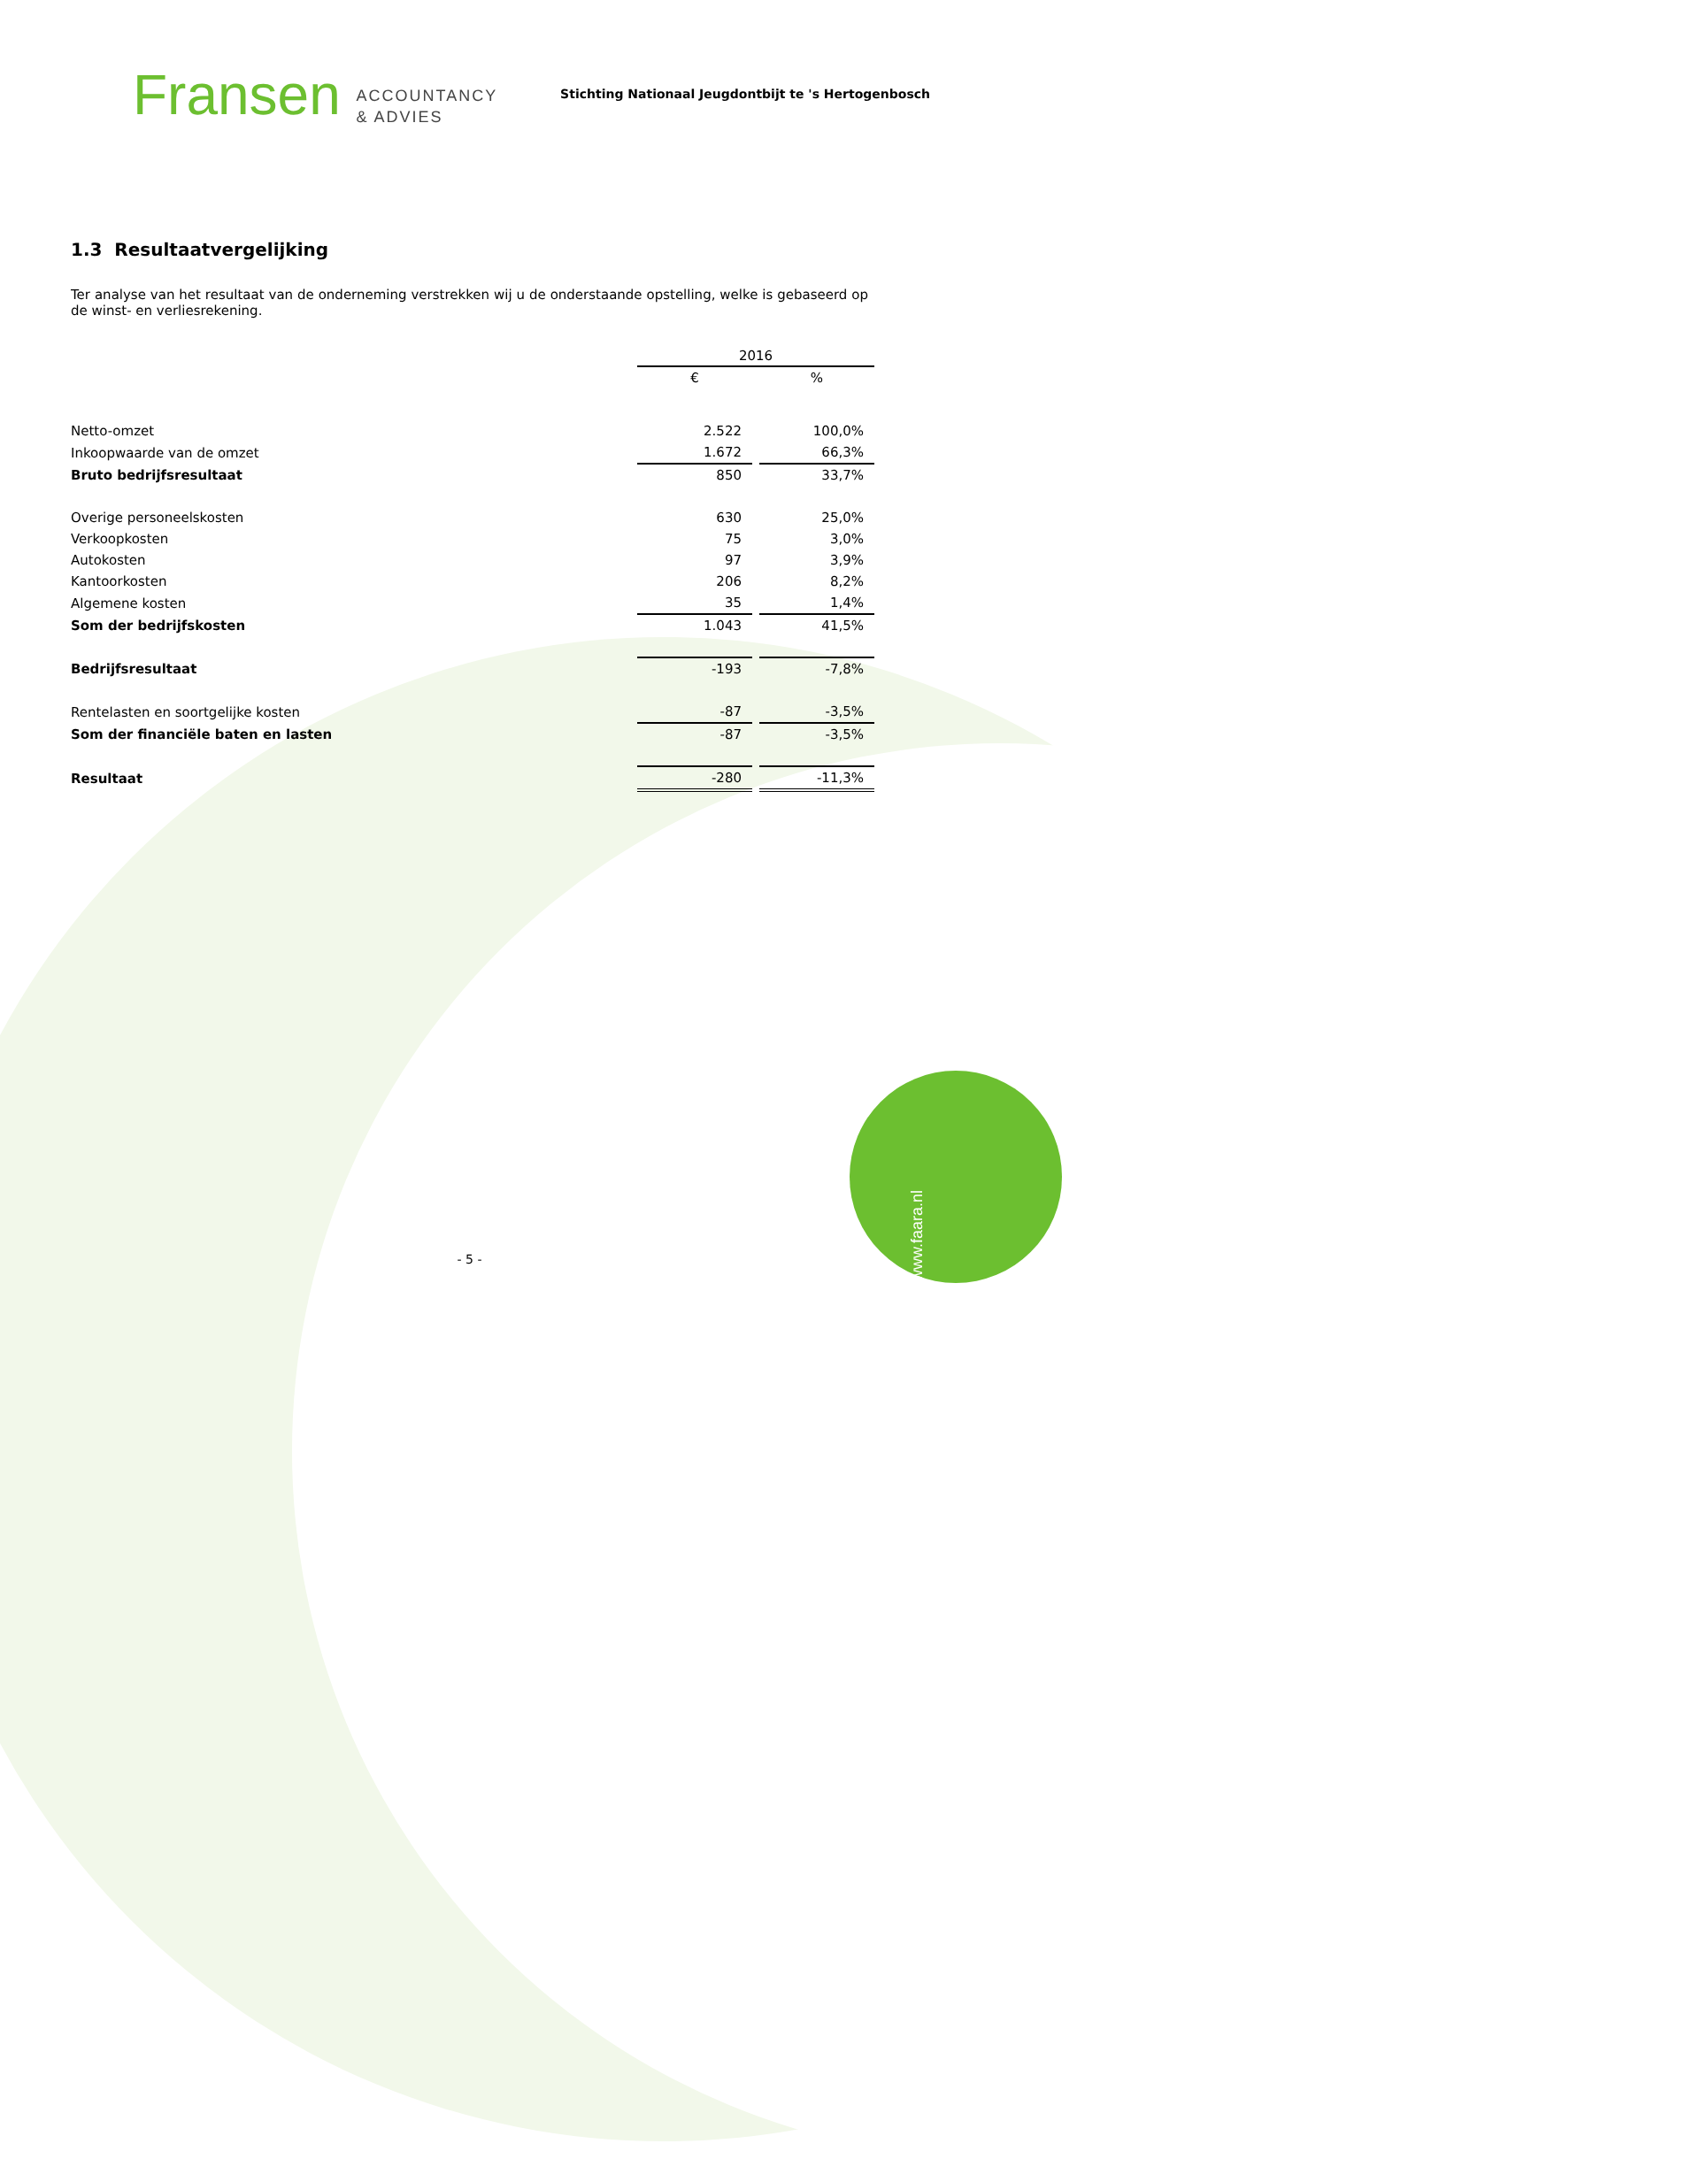Fransen ACCOUNTANCY
& ADVIES
Stichting Nationaal Jeugdontbijt te 's Hertogenbosch
1.3 Resultaatvergelijking
Ter analyse van het resultaat van de onderneming verstrekken wij u de onderstaande opstelling, welke is gebaseerd op de winst- en verliesrekening.
| | 2016 | | |
| | € | | % |
| Netto-omzet | 2.522 | | 100,0% |
| Inkoopwaarde van de omzet | 1.672 | | 66,3% |
| Bruto bedrijfsresultaat | 850 | | 33,7% |
| Overige personeelskosten | 630 | | 25,0% |
| Verkoopkosten | 75 | | 3,0% |
| Autokosten | 97 | | 3,9% |
| Kantoorkosten | 206 | | 8,2% |
| Algemene kosten | 35 | | 1,4% |
| Som der bedrijfskosten | 1.043 | | 41,5% |
| Bedrijfsresultaat | -193 | | -7,8% |
| Rentelasten en soortgelijke kosten | -87 | | -3,5% |
| Som der financiële baten en lasten | -87 | | -3,5% |
| Resultaat | -280 | | -11,3% |
- 5 -
www.faara.nl